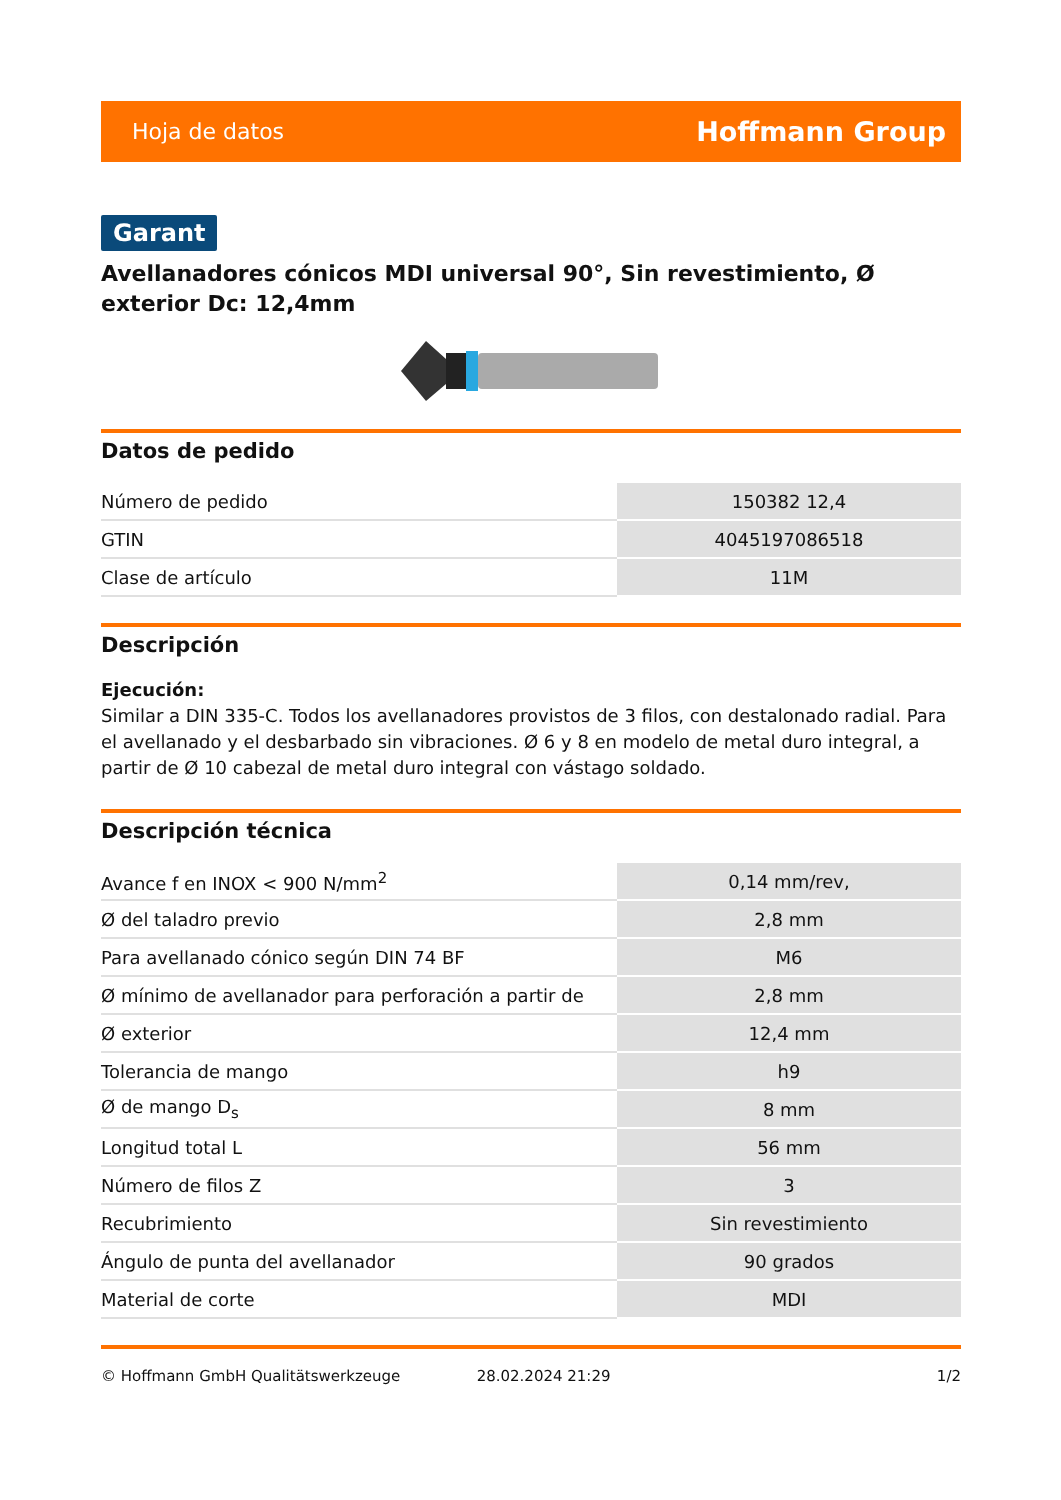Hoja de datos Hoffmann Group
Garant
Avellanadores cónicos MDI universal 90°, Sin revestimiento, Ø exterior Dc: 12,4mm
Datos de pedido
| Número de pedido | 150382 12,4 |
| GTIN | 4045197086518 |
| Clase de artículo | 11M |
Descripción
Ejecución:
Similar a DIN 335-C. Todos los avellanadores provistos de 3 filos, con destalonado radial. Para el avellanado y el desbarbado sin vibraciones. Ø 6 y 8 en modelo de metal duro integral, a partir de Ø 10 cabezal de metal duro integral con vástago soldado.
Descripción técnica
| Avance f en INOX < 900 N/mm<sup>2</sup> | 0,14 mm/rev, |
| Ø del taladro previo | 2,8 mm |
| Para avellanado cónico según DIN 74 BF | M6 |
| Ø mínimo de avellanador para perforación a partir de | 2,8 mm |
| Ø exterior | 12,4 mm |
| Tolerancia de mango | h9 |
| Ø de mango D<sub>s</sub> | 8 mm |
| Longitud total L | 56 mm |
| Número de filos Z | 3 |
| Recubrimiento | Sin revestimiento |
| Ángulo de punta del avellanador | 90 grados |
| Material de corte | MDI |
© Hoffmann GmbH Qualitätswerkzeuge 28.02.2024 21:29 1/2